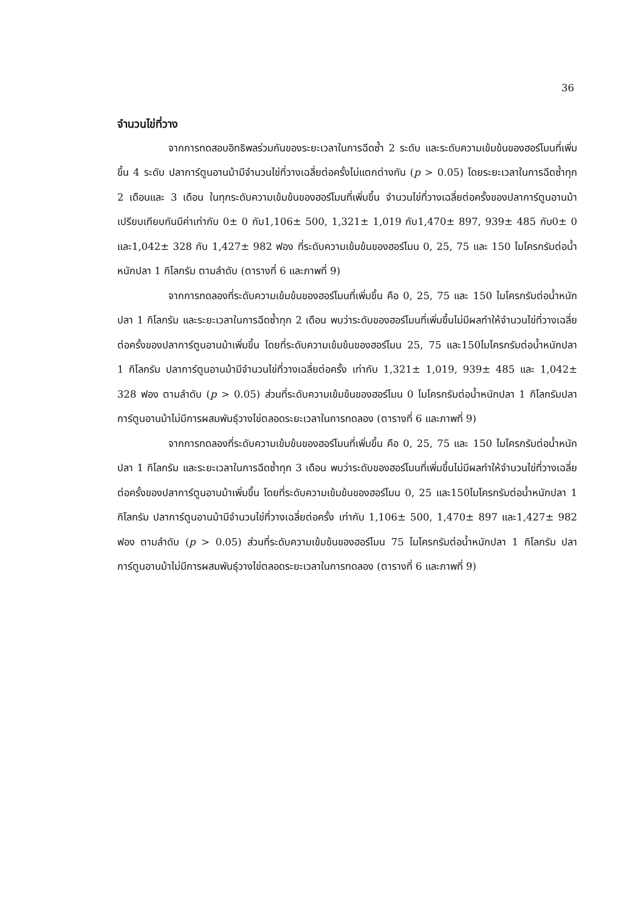36
จำนวนไข่ที่วาง
จากการทดสอบอิทธิพลร่วมกันของระยะเวลาในการฉีดซ้ำ 2 ระดับ และระดับความเข้มข้นของฮอร์โมนที่เพิ่มขึ้น 4 ระดับ ปลาการ์ตูนอานม้ามีจำนวนไข่ที่วางเฉลี่ยต่อครั้งไม่แตกต่างกัน (p > 0.05) โดยระยะเวลาในการฉีดซ้ำทุก 2 เดือนและ 3 เดือน ในทุกระดับความเข้มข้นของฮอร์โมนที่เพิ่มขึ้น จำนวนไข่ที่วางเฉลี่ยต่อครั้งของปลาการ์ตูนอานม้าเปรียบเทียบกันมีค่าเท่ากับ 0± 0 กับ1,106± 500, 1,321± 1,019 กับ1,470± 897, 939± 485 กับ0± 0 และ1,042± 328 กับ 1,427± 982 ฟอง ที่ระดับความเข้มข้นของฮอร์โมน 0, 25, 75 และ 150 ไมโครกรัมต่อน้ำหนักปลา 1 กิโลกรัม ตามลำดับ (ตารางที่ 6 และภาพที่ 9)
จากการทดลองที่ระดับความเข้มข้นของฮอร์โมนที่เพิ่มขึ้น คือ 0, 25, 75 และ 150 ไมโครกรัมต่อน้ำหนักปลา 1 กิโลกรัม และระยะเวลาในการฉีดซ้ำทุก 2 เดือน พบว่าระดับของฮอร์โมนที่เพิ่มขึ้นไม่มีผลทำให้จำนวนไข่ที่วางเฉลี่ยต่อครั้งของปลาการ์ตูนอานม้าเพิ่มขึ้น โดยที่ระดับความเข้มข้นของฮอร์โมน 25, 75 และ150ไมโครกรัมต่อน้ำหนักปลา 1 กิโลกรัม ปลาการ์ตูนอานม้ามีจำนวนไข่ที่วางเฉลี่ยต่อครั้ง เท่ากับ 1,321± 1,019, 939± 485 และ 1,042± 328 ฟอง ตามลำดับ (p > 0.05) ส่วนที่ระดับความเข้มข้นของฮอร์โมน 0 ไมโครกรัมต่อน้ำหนักปลา 1 กิโลกรัมปลาการ์ตูนอานม้าไม่มีการผสมพันธุ์วางไข่ตลอดระยะเวลาในการทดลอง (ตารางที่ 6 และภาพที่ 9)
จากการทดลองที่ระดับความเข้มข้นของฮอร์โมนที่เพิ่มขึ้น คือ 0, 25, 75 และ 150 ไมโครกรัมต่อน้ำหนักปลา 1 กิโลกรัม และระยะเวลาในการฉีดซ้ำทุก 3 เดือน พบว่าระดับของฮอร์โมนที่เพิ่มขึ้นไม่มีผลทำให้จำนวนไข่ที่วางเฉลี่ยต่อครั้งของปลาการ์ตูนอานม้าเพิ่มขึ้น โดยที่ระดับความเข้มข้นของฮอร์โมน 0, 25 และ150ไมโครกรัมต่อน้ำหนักปลา 1 กิโลกรัม ปลาการ์ตูนอานม้ามีจำนวนไข่ที่วางเฉลี่ยต่อครั้ง เท่ากับ 1,106± 500, 1,470± 897 และ1,427± 982 ฟอง ตามลำดับ (p > 0.05) ส่วนที่ระดับความเข้มข้นของฮอร์โมน 75 ไมโครกรัมต่อน้ำหนักปลา 1 กิโลกรัม ปลาการ์ตูนอานม้าไม่มีการผสมพันธุ์วางไข่ตลอดระยะเวลาในการทดลอง (ตารางที่ 6 และภาพที่ 9)